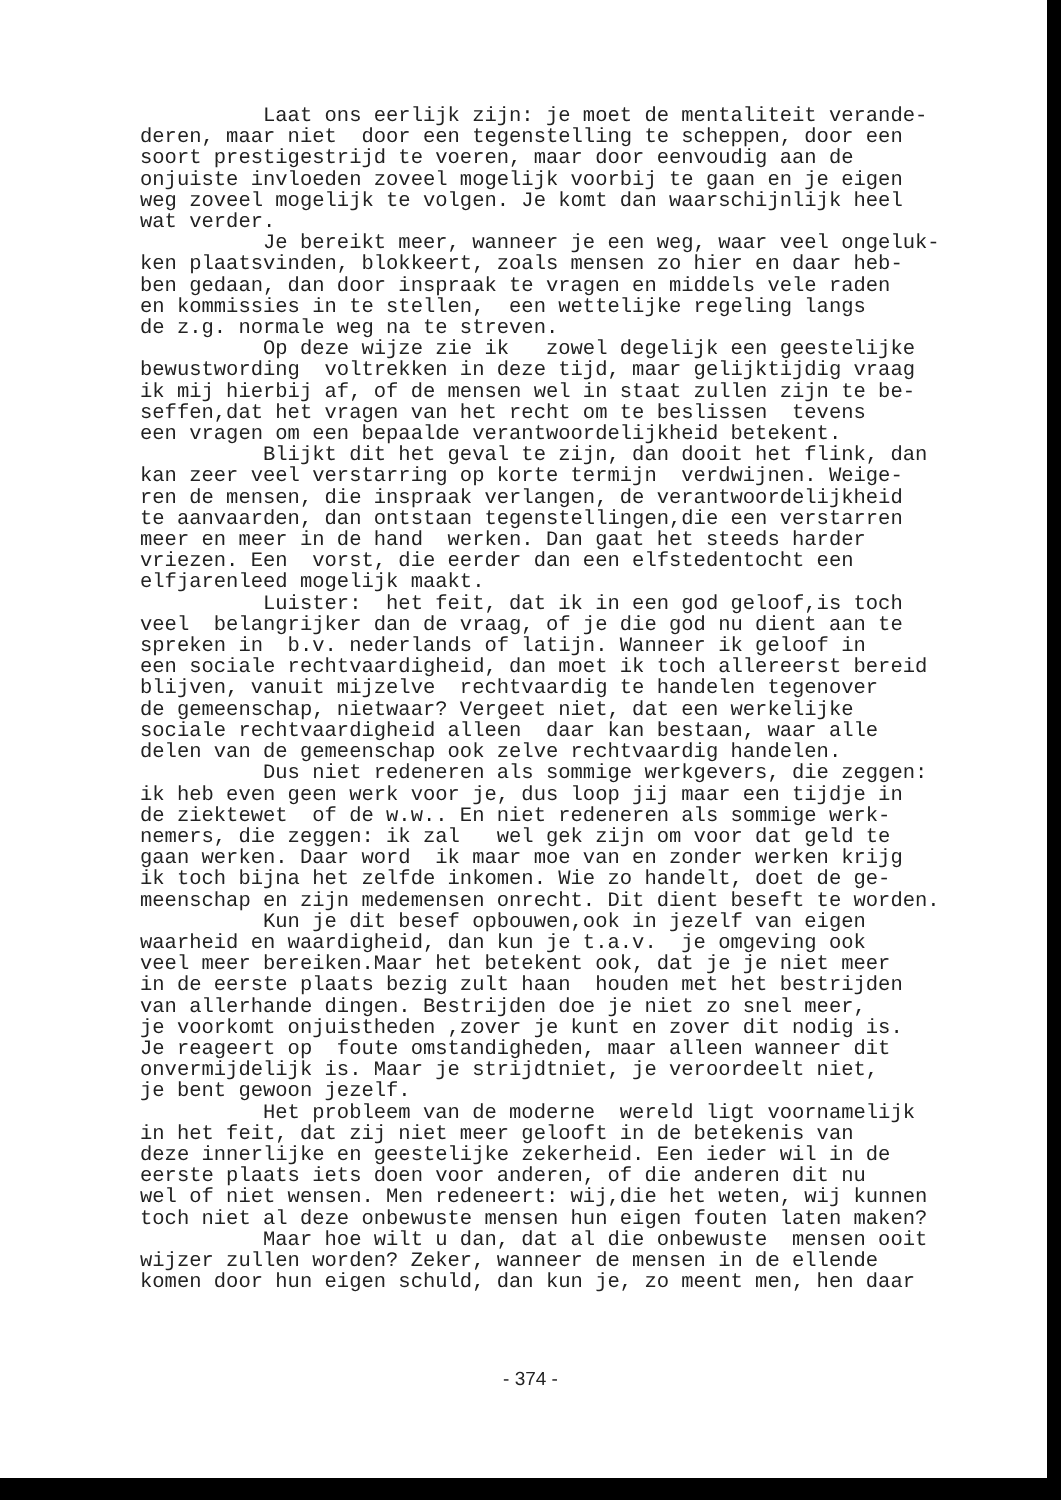Laat ons eerlijk zijn: je moet de mentaliteit verande- deren, maar niet door een tegenstelling te scheppen, door een soort prestigestrijd te voeren, maar door eenvoudig aan de onjuiste invloeden zoveel mogelijk voorbij te gaan en je eigen weg zoveel mogelijk te volgen. Je komt dan waarschijnlijk heel wat verder. Je bereikt meer, wanneer je een weg, waar veel ongeluk- ken plaatsvinden, blokkeert, zoals mensen zo hier en daar heb- ben gedaan, dan door inspraak te vragen en middels vele raden en kommissies in te stellen, een wettelijke regeling langs de z.g. normale weg na te streven. Op deze wijze zie ik zowel degelijk een geestelijke bewustwording voltrekken in deze tijd, maar gelijktijdig vraag ik mij hierbij af, of de mensen wel in staat zullen zijn te be- seffen,dat het vragen van het recht om te beslissen tevens een vragen om een bepaalde verantwoordelijkheid betekent. Blijkt dit het geval te zijn, dan dooit het flink, dan kan zeer veel verstarring op korte termijn verdwijnen. Weige- ren de mensen, die inspraak verlangen, de verantwoordelijkheid te aanvaarden, dan ontstaan tegenstellingen,die een verstarren meer en meer in de hand werken. Dan gaat het steeds harder vriezen. Een vorst, die eerder dan een elfstedentocht een elfjarenleed mogelijk maakt. Luister: het feit, dat ik in een god geloof,is toch veel belangrijker dan de vraag, of je die god nu dient aan te spreken in b.v. nederlands of latijn. Wanneer ik geloof in een sociale rechtvaardigheid, dan moet ik toch allereerst bereid blijven, vanuit mijzelve rechtvaardig te handelen tegenover de gemeenschap, nietwaar? Vergeet niet, dat een werkelijke sociale rechtvaardigheid alleen daar kan bestaan, waar alle delen van de gemeenschap ook zelve rechtvaardig handelen. Dus niet redeneren als sommige werkgevers, die zeggen: ik heb even geen werk voor je, dus loop jij maar een tijdje in de ziektewet of de w.w.. En niet redeneren als sommige werk- nemers, die zeggen: ik zal wel gek zijn om voor dat geld te gaan werken. Daar word ik maar moe van en zonder werken krijg ik toch bijna het zelfde inkomen. Wie zo handelt, doet de ge- meenschap en zijn medemensen onrecht. Dit dient beseft te worden. Kun je dit besef opbouwen,ook in jezelf van eigen waarheid en waardigheid, dan kun je t.a.v. je omgeving ook veel meer bereiken.Maar het betekent ook, dat je je niet meer in de eerste plaats bezig zult haan houden met het bestrijden van allerhande dingen. Bestrijden doe je niet zo snel meer, je voorkomt onjuistheden ,zover je kunt en zover dit nodig is. Je reageert op foute omstandigheden, maar alleen wanneer dit onvermijdelijk is. Maar je strijdtniet, je veroordeelt niet, je bent gewoon jezelf. Het probleem van de moderne wereld ligt voornamelijk in het feit, dat zij niet meer gelooft in de betekenis van deze innerlijke en geestelijke zekerheid. Een ieder wil in de eerste plaats iets doen voor anderen, of die anderen dit nu wel of niet wensen. Men redeneert: wij,die het weten, wij kunnen toch niet al deze onbewuste mensen hun eigen fouten laten maken? Maar hoe wilt u dan, dat al die onbewuste mensen ooit wijzer zullen worden? Zeker, wanneer de mensen in de ellende komen door hun eigen schuld, dan kun je, zo meent men, hen daar
- 374 -